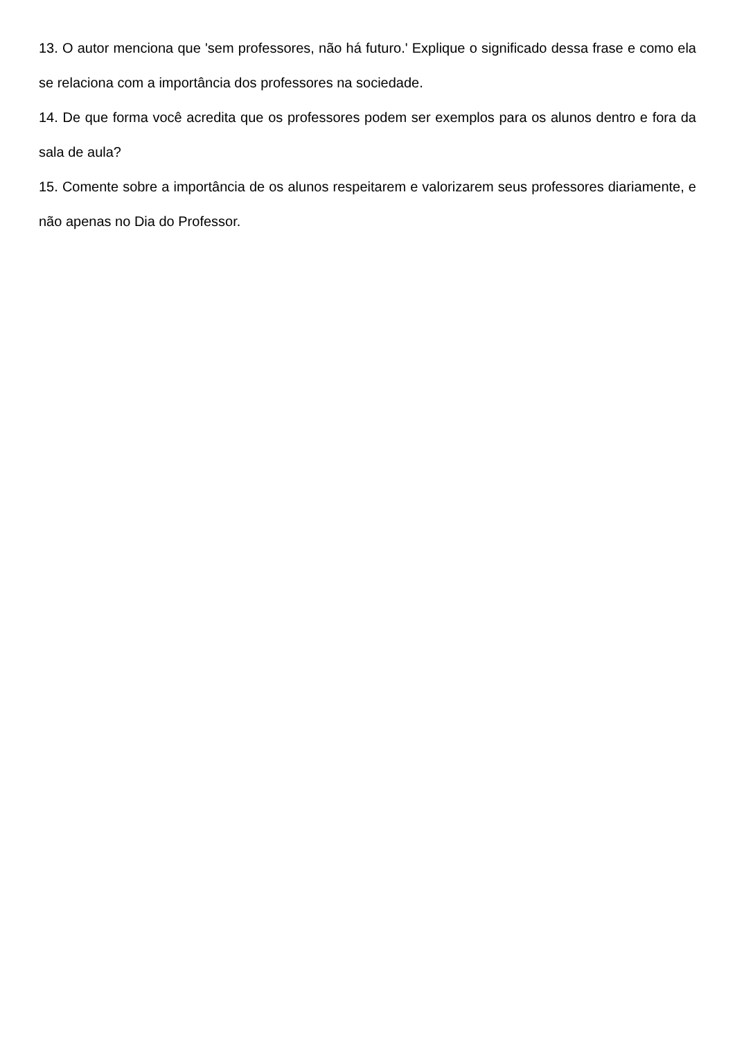13. O autor menciona que 'sem professores, não há futuro.' Explique o significado dessa frase e como ela se relaciona com a importância dos professores na sociedade.
14. De que forma você acredita que os professores podem ser exemplos para os alunos dentro e fora da sala de aula?
15. Comente sobre a importância de os alunos respeitarem e valorizarem seus professores diariamente, e não apenas no Dia do Professor.